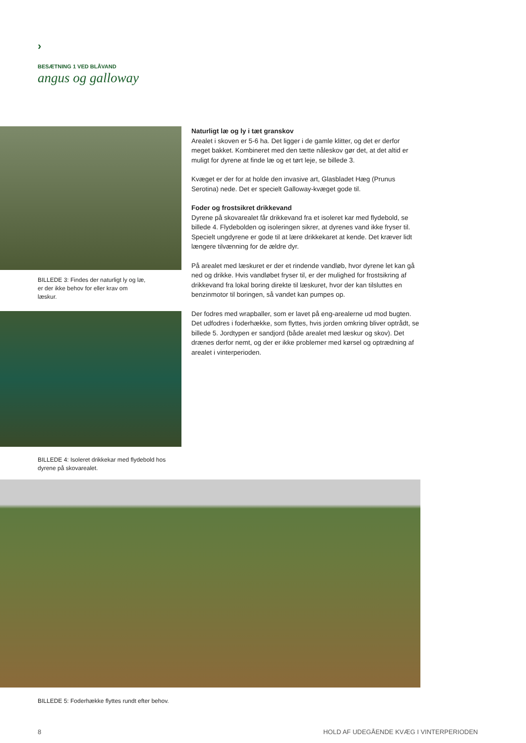›
BESÆTNING 1 VED BLÅVAND
angus og galloway
BILLEDE 3: Findes der naturligt ly og læ, er der ikke behov for eller krav om læskur.
BILLEDE 4: Isoleret drikkekar med flydebold hos dyrene på skovarealet.
Naturligt læ og ly i tæt granskov
Arealet i skoven er 5-6 ha. Det ligger i de gamle klitter, og det er derfor meget bakket. Kombineret med den tætte nåleskov gør det, at det altid er muligt for dyrene at finde læ og et tørt leje, se billede 3.
Kvæget er der for at holde den invasive art, Glasbladet Hæg (Prunus Serotina) nede. Det er specielt Galloway-kvæget gode til.
Foder og frostsikret drikkevand
Dyrene på skovarealet får drikkevand fra et isoleret kar med flydebold, se billede 4. Flydebolden og isoleringen sikrer, at dyrenes vand ikke fryser til. Specielt ungdyrene er gode til at lære drikkekaret at kende. Det kræver lidt længere tilvænning for de ældre dyr.
På arealet med læskuret er der et rindende vandløb, hvor dyrene let kan gå ned og drikke. Hvis vandløbet fryser til, er der mulighed for frostsikring af drikkevand fra lokal boring direkte til læskuret, hvor der kan tilsluttes en benzinmotor til boringen, så vandet kan pumpes op.
Der fodres med wrapballer, som er lavet på eng-arealerne ud mod bugten. Det udfodres i foderhække, som flyttes, hvis jorden omkring bliver optrådt, se billede 5. Jordtypen er sandjord (både arealet med læskur og skov). Det drænes derfor nemt, og der er ikke problemer med kørsel og optrædning af arealet i vinterperioden.
BILLEDE 5: Foderhække flyttes rundt efter behov.
8 HOLD AF UDEGÅENDE KVÆG I VINTERPERIODEN